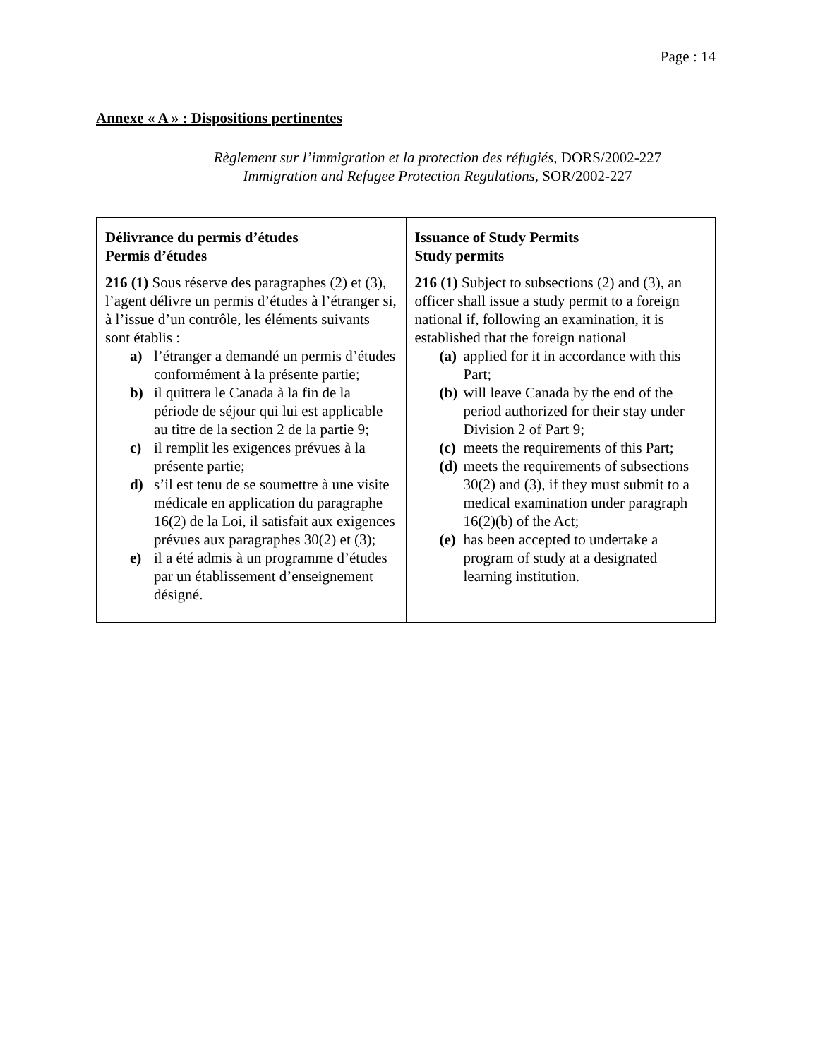Page : 14
Annexe « A » : Dispositions pertinentes
Règlement sur l’immigration et la protection des réfugiés, DORS/2002-227
Immigration and Refugee Protection Regulations, SOR/2002-227
| Délivrance du permis d’études Permis d’études 216 (1) Sous réserve des paragraphes (2) et (3), l’agent délivre un permis d’études à l’étranger si, à l’issue d’un contrôle, les éléments suivants sont établis : a) l’étranger a demandé un permis d’études conformément à la présente partie; b) il quittera le Canada à la fin de la période de séjour qui lui est applicable au titre de la section 2 de la partie 9; c) il remplit les exigences prévues à la présente partie; d) s’il est tenu de se soumettre à une visite médicale en application du paragraphe 16(2) de la Loi, il satisfait aux exigences prévues aux paragraphes 30(2) et (3); e) il a été admis à un programme d’études par un établissement d’enseignement désigné. | Issuance of Study Permits Study permits 216 (1) Subject to subsections (2) and (3), an officer shall issue a study permit to a foreign national if, following an examination, it is established that the foreign national (a) applied for it in accordance with this Part; (b) will leave Canada by the end of the period authorized for their stay under Division 2 of Part 9; (c) meets the requirements of this Part; (d) meets the requirements of subsections 30(2) and (3), if they must submit to a medical examination under paragraph 16(2)(b) of the Act; (e) has been accepted to undertake a program of study at a designated learning institution. |